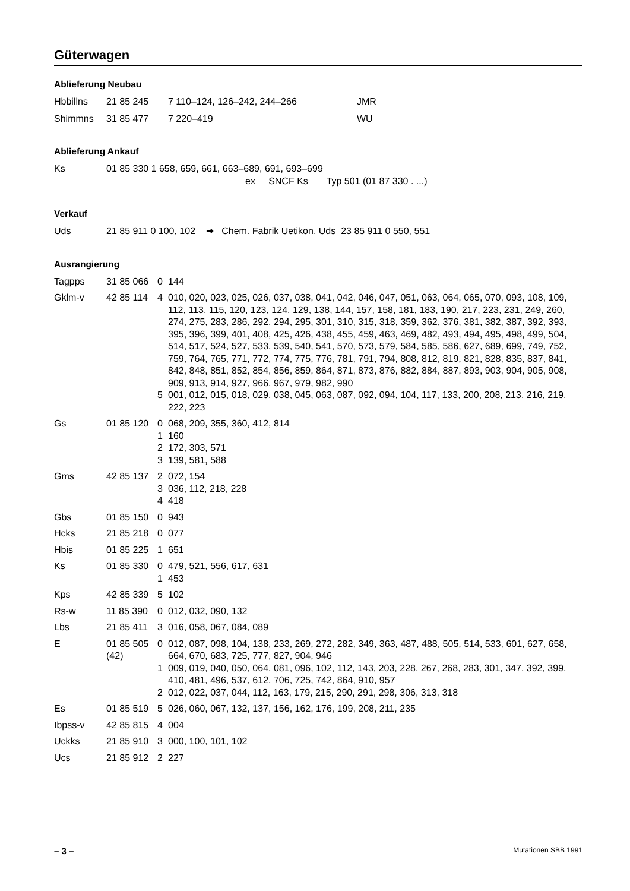Güterwagen
Ablieferung Neubau
| Hbbillns | 21 85 245 | 7 110–124, 126–242, 244–266 | JMR |
| Shimmns | 31 85 477 | 7 220–419 | WU |
Ablieferung Ankauf
| Ks | 01 85 330 1 658, 659, 661, 663–689, 691, 693–699 ex SNCF Ks Typ 501 (01 87 330 . ...) |
Verkauf
| Uds | 21 85 911 0 100, 102 ➔ Chem. Fabrik Uetikon, Uds 23 85 911 0 550, 551 |
Ausrangierung
| Tagpps | 31 85 066 | 0 | 144 |
| Gklm-v | 42 85 114 | 4 | 010, 020, 023, 025, 026, 037, 038, 041, 042, 046, 047, 051, 063, 064, 065, 070, 093, 108, 109, 112, 113, 115, 120, 123, 124, 129, 138, 144, 157, 158, 181, 183, 190, 217, 223, 231, 249, 260, 274, 275, 283, 286, 292, 294, 295, 301, 310, 315, 318, 359, 362, 376, 381, 382, 387, 392, 393, 395, 396, 399, 401, 408, 425, 426, 438, 455, 459, 463, 469, 482, 493, 494, 495, 498, 499, 504, 514, 517, 524, 527, 533, 539, 540, 541, 570, 573, 579, 584, 585, 586, 627, 689, 699, 749, 752, 759, 764, 765, 771, 772, 774, 775, 776, 781, 791, 794, 808, 812, 819, 821, 828, 835, 837, 841, 842, 848, 851, 852, 854, 856, 859, 864, 871, 873, 876, 882, 884, 887, 893, 903, 904, 905, 908, 909, 913, 914, 927, 966, 967, 979, 982, 990 |
| | | 5 | 001, 012, 015, 018, 029, 038, 045, 063, 087, 092, 094, 104, 117, 133, 200, 208, 213, 216, 219, 222, 223 |
| Gs | 01 85 120 | 0 | 068, 209, 355, 360, 412, 814 |
| | | 1 | 160 |
| | | 2 | 172, 303, 571 |
| | | 3 | 139, 581, 588 |
| Gms | 42 85 137 | 2 | 072, 154 |
| | | 3 | 036, 112, 218, 228 |
| | | 4 | 418 |
| Gbs | 01 85 150 | 0 | 943 |
| Hcks | 21 85 218 | 0 | 077 |
| Hbis | 01 85 225 | 1 | 651 |
| Ks | 01 85 330 | 0 | 479, 521, 556, 617, 631 |
| | | 1 | 453 |
| Kps | 42 85 339 | 5 | 102 |
| Rs-w | 11 85 390 | 0 | 012, 032, 090, 132 |
| Lbs | 21 85 411 | 3 | 016, 058, 067, 084, 089 |
| E | 01 85 505 (42) | 0 | 012, 087, 098, 104, 138, 233, 269, 272, 282, 349, 363, 487, 488, 505, 514, 533, 601, 627, 658, 664, 670, 683, 725, 777, 827, 904, 946 |
| | | 1 | 009, 019, 040, 050, 064, 081, 096, 102, 112, 143, 203, 228, 267, 268, 283, 301, 347, 392, 399, 410, 481, 496, 537, 612, 706, 725, 742, 864, 910, 957 |
| | | 2 | 012, 022, 037, 044, 112, 163, 179, 215, 290, 291, 298, 306, 313, 318 |
| Es | 01 85 519 | 5 | 026, 060, 067, 132, 137, 156, 162, 176, 199, 208, 211, 235 |
| Ibpss-v | 42 85 815 | 4 | 004 |
| Uckks | 21 85 910 | 3 | 000, 100, 101, 102 |
| Ucs | 21 85 912 | 2 | 227 |
– 3 – Mutationen SBB 1991